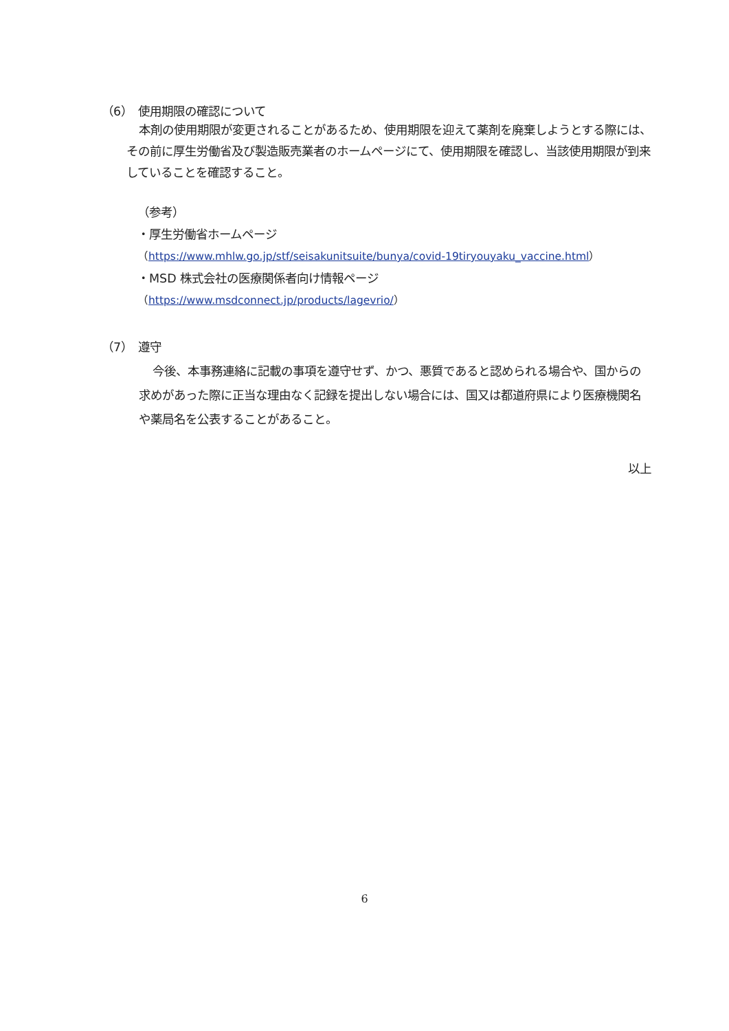（6）　使用期限の確認について
本剤の使用期限が変更されることがあるため、使用期限を迎えて薬剤を廃棄しようとする際には、その前に厚生労働省及び製造販売業者のホームページにて、使用期限を確認し、当該使用期限が到来していることを確認すること。
（参考）
・厚生労働省ホームページ
（https://www.mhlw.go.jp/stf/seisakunitsuite/bunya/covid-19tiryouyaku_vaccine.html）
・MSD 株式会社の医療関係者向け情報ページ
（https://www.msdconnect.jp/products/lagevrio/）
（7）　遵守
今後、本事務連絡に記載の事項を遵守せず、かつ、悪質であると認められる場合や、国からの求めがあった際に正当な理由なく記録を提出しない場合には、国又は都道府県により医療機関名や薬局名を公表することがあること。
以上
6